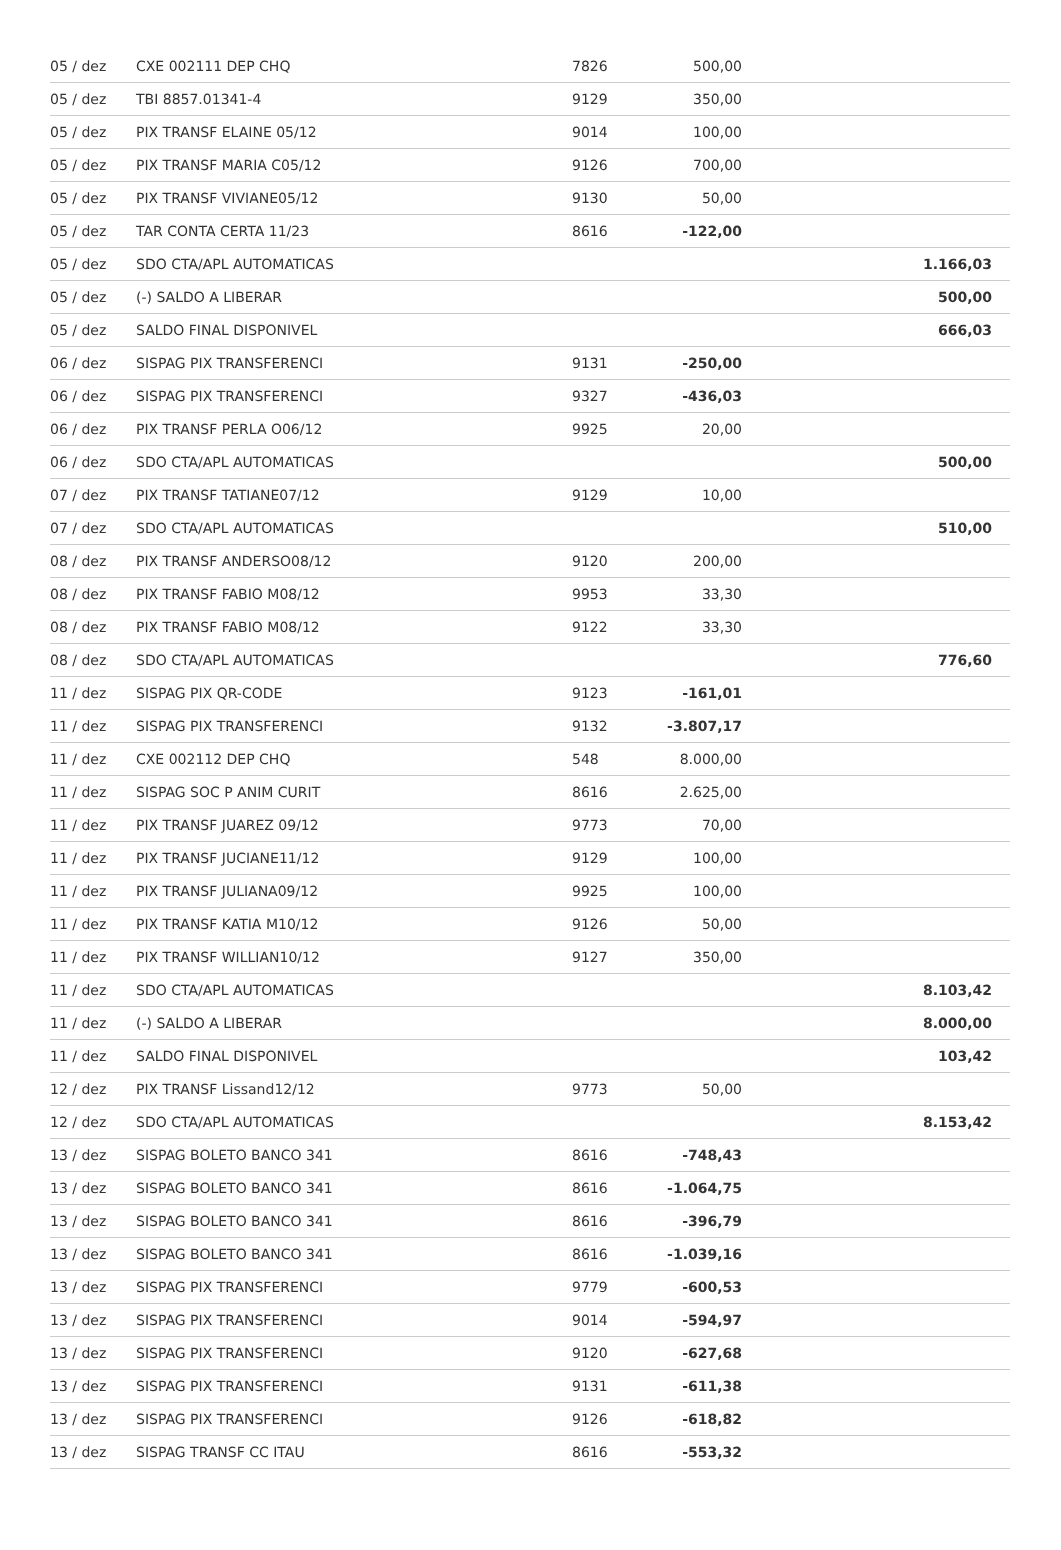| 05 / dez | CXE 002111 DEP CHQ | 7826 | 500,00 | |
| 05 / dez | TBI 8857.01341-4 | 9129 | 350,00 | |
| 05 / dez | PIX TRANSF ELAINE 05/12 | 9014 | 100,00 | |
| 05 / dez | PIX TRANSF MARIA C05/12 | 9126 | 700,00 | |
| 05 / dez | PIX TRANSF VIVIANE05/12 | 9130 | 50,00 | |
| 05 / dez | TAR CONTA CERTA 11/23 | 8616 | -122,00 | |
| 05 / dez | SDO CTA/APL AUTOMATICAS | | | 1.166,03 |
| 05 / dez | (-) SALDO A LIBERAR | | | 500,00 |
| 05 / dez | SALDO FINAL DISPONIVEL | | | 666,03 |
| 06 / dez | SISPAG PIX TRANSFERENCI | 9131 | -250,00 | |
| 06 / dez | SISPAG PIX TRANSFERENCI | 9327 | -436,03 | |
| 06 / dez | PIX TRANSF PERLA O06/12 | 9925 | 20,00 | |
| 06 / dez | SDO CTA/APL AUTOMATICAS | | | 500,00 |
| 07 / dez | PIX TRANSF TATIANE07/12 | 9129 | 10,00 | |
| 07 / dez | SDO CTA/APL AUTOMATICAS | | | 510,00 |
| 08 / dez | PIX TRANSF ANDERSO08/12 | 9120 | 200,00 | |
| 08 / dez | PIX TRANSF FABIO M08/12 | 9953 | 33,30 | |
| 08 / dez | PIX TRANSF FABIO M08/12 | 9122 | 33,30 | |
| 08 / dez | SDO CTA/APL AUTOMATICAS | | | 776,60 |
| 11 / dez | SISPAG PIX QR-CODE | 9123 | -161,01 | |
| 11 / dez | SISPAG PIX TRANSFERENCI | 9132 | -3.807,17 | |
| 11 / dez | CXE 002112 DEP CHQ | 548 | 8.000,00 | |
| 11 / dez | SISPAG SOC P ANIM CURIT | 8616 | 2.625,00 | |
| 11 / dez | PIX TRANSF JUAREZ 09/12 | 9773 | 70,00 | |
| 11 / dez | PIX TRANSF JUCIANE11/12 | 9129 | 100,00 | |
| 11 / dez | PIX TRANSF JULIANA09/12 | 9925 | 100,00 | |
| 11 / dez | PIX TRANSF KATIA M10/12 | 9126 | 50,00 | |
| 11 / dez | PIX TRANSF WILLIAN10/12 | 9127 | 350,00 | |
| 11 / dez | SDO CTA/APL AUTOMATICAS | | | 8.103,42 |
| 11 / dez | (-) SALDO A LIBERAR | | | 8.000,00 |
| 11 / dez | SALDO FINAL DISPONIVEL | | | 103,42 |
| 12 / dez | PIX TRANSF Lissand12/12 | 9773 | 50,00 | |
| 12 / dez | SDO CTA/APL AUTOMATICAS | | | 8.153,42 |
| 13 / dez | SISPAG BOLETO BANCO 341 | 8616 | -748,43 | |
| 13 / dez | SISPAG BOLETO BANCO 341 | 8616 | -1.064,75 | |
| 13 / dez | SISPAG BOLETO BANCO 341 | 8616 | -396,79 | |
| 13 / dez | SISPAG BOLETO BANCO 341 | 8616 | -1.039,16 | |
| 13 / dez | SISPAG PIX TRANSFERENCI | 9779 | -600,53 | |
| 13 / dez | SISPAG PIX TRANSFERENCI | 9014 | -594,97 | |
| 13 / dez | SISPAG PIX TRANSFERENCI | 9120 | -627,68 | |
| 13 / dez | SISPAG PIX TRANSFERENCI | 9131 | -611,38 | |
| 13 / dez | SISPAG PIX TRANSFERENCI | 9126 | -618,82 | |
| 13 / dez | SISPAG TRANSF CC ITAU | 8616 | -553,32 | |